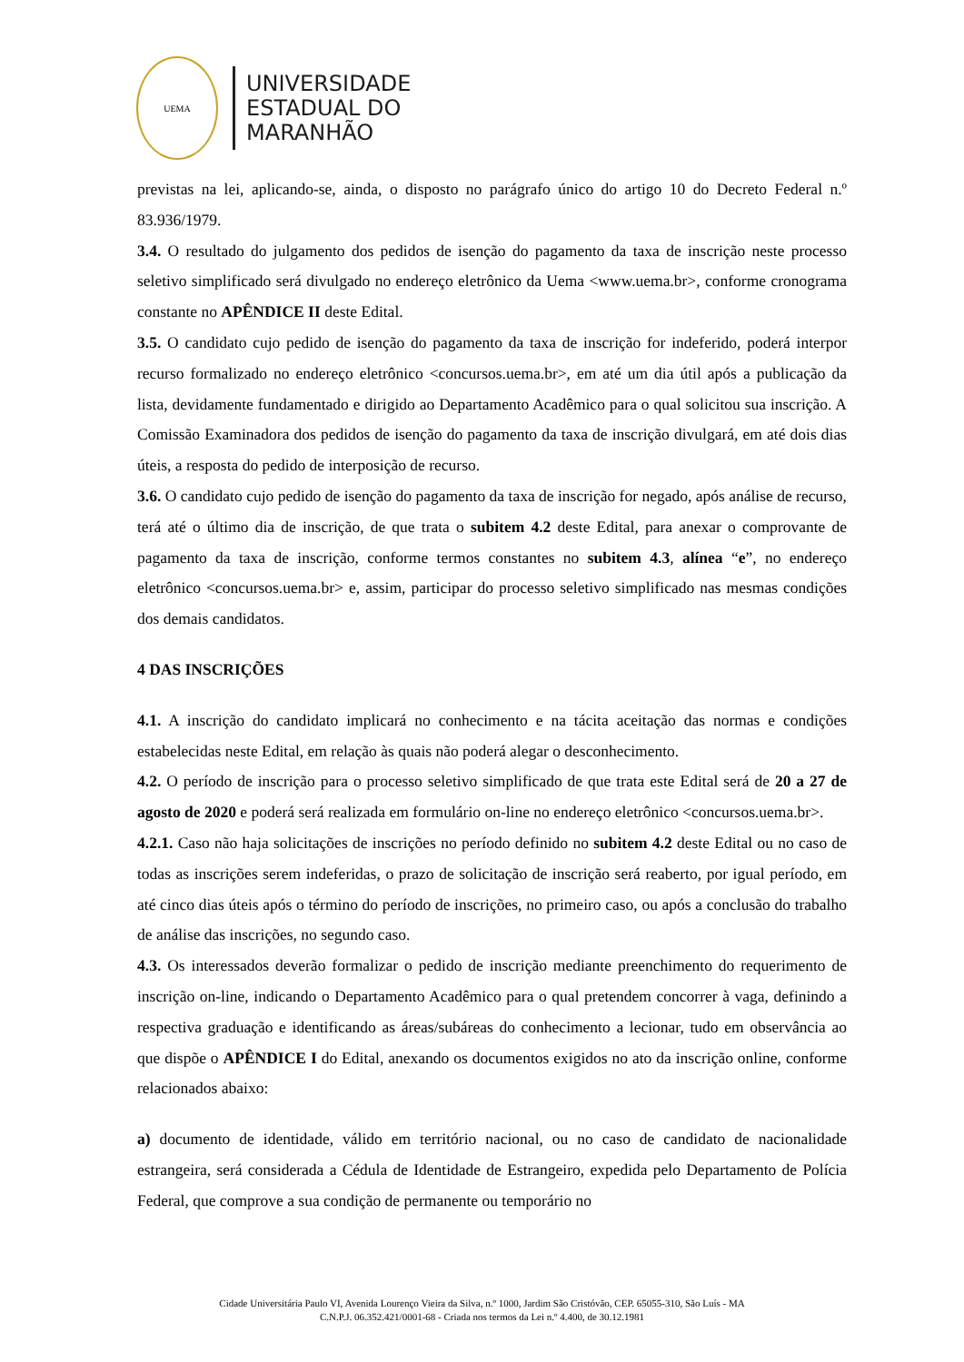UEMA
UNIVERSIDADE
ESTADUAL DO
MARANHÃO
previstas na lei, aplicando-se, ainda, o disposto no parágrafo único do artigo 10 do Decreto Federal n.º 83.936/1979.
3.4. O resultado do julgamento dos pedidos de isenção do pagamento da taxa de inscrição neste processo seletivo simplificado será divulgado no endereço eletrônico da Uema <www.uema.br>, conforme cronograma constante no APÊNDICE II deste Edital.
3.5. O candidato cujo pedido de isenção do pagamento da taxa de inscrição for indeferido, poderá interpor recurso formalizado no endereço eletrônico <concursos.uema.br>, em até um dia útil após a publicação da lista, devidamente fundamentado e dirigido ao Departamento Acadêmico para o qual solicitou sua inscrição. A Comissão Examinadora dos pedidos de isenção do pagamento da taxa de inscrição divulgará, em até dois dias úteis, a resposta do pedido de interposição de recurso.
3.6. O candidato cujo pedido de isenção do pagamento da taxa de inscrição for negado, após análise de recurso, terá até o último dia de inscrição, de que trata o subitem 4.2 deste Edital, para anexar o comprovante de pagamento da taxa de inscrição, conforme termos constantes no subitem 4.3, alínea “e”, no endereço eletrônico <concursos.uema.br> e, assim, participar do processo seletivo simplificado nas mesmas condições dos demais candidatos.
4 DAS INSCRIÇÕES
4.1. A inscrição do candidato implicará no conhecimento e na tácita aceitação das normas e condições estabelecidas neste Edital, em relação às quais não poderá alegar o desconhecimento.
4.2. O período de inscrição para o processo seletivo simplificado de que trata este Edital será de 20 a 27 de agosto de 2020 e poderá será realizada em formulário on-line no endereço eletrônico <concursos.uema.br>.
4.2.1. Caso não haja solicitações de inscrições no período definido no subitem 4.2 deste Edital ou no caso de todas as inscrições serem indeferidas, o prazo de solicitação de inscrição será reaberto, por igual período, em até cinco dias úteis após o término do período de inscrições, no primeiro caso, ou após a conclusão do trabalho de análise das inscrições, no segundo caso.
4.3. Os interessados deverão formalizar o pedido de inscrição mediante preenchimento do requerimento de inscrição on-line, indicando o Departamento Acadêmico para o qual pretendem concorrer à vaga, definindo a respectiva graduação e identificando as áreas/subáreas do conhecimento a lecionar, tudo em observância ao que dispõe o APÊNDICE I do Edital, anexando os documentos exigidos no ato da inscrição online, conforme relacionados abaixo:
a) documento de identidade, válido em território nacional, ou no caso de candidato de nacionalidade estrangeira, será considerada a Cédula de Identidade de Estrangeiro, expedida pelo Departamento de Polícia Federal, que comprove a sua condição de permanente ou temporário no
Cidade Universitária Paulo VI, Avenida Lourenço Vieira da Silva, n.º 1000, Jardim São Cristóvão, CEP. 65055-310, São Luís - MA
C.N.P.J. 06.352.421/0001-68 - Criada nos termos da Lei n.º 4.400, de 30.12.1981